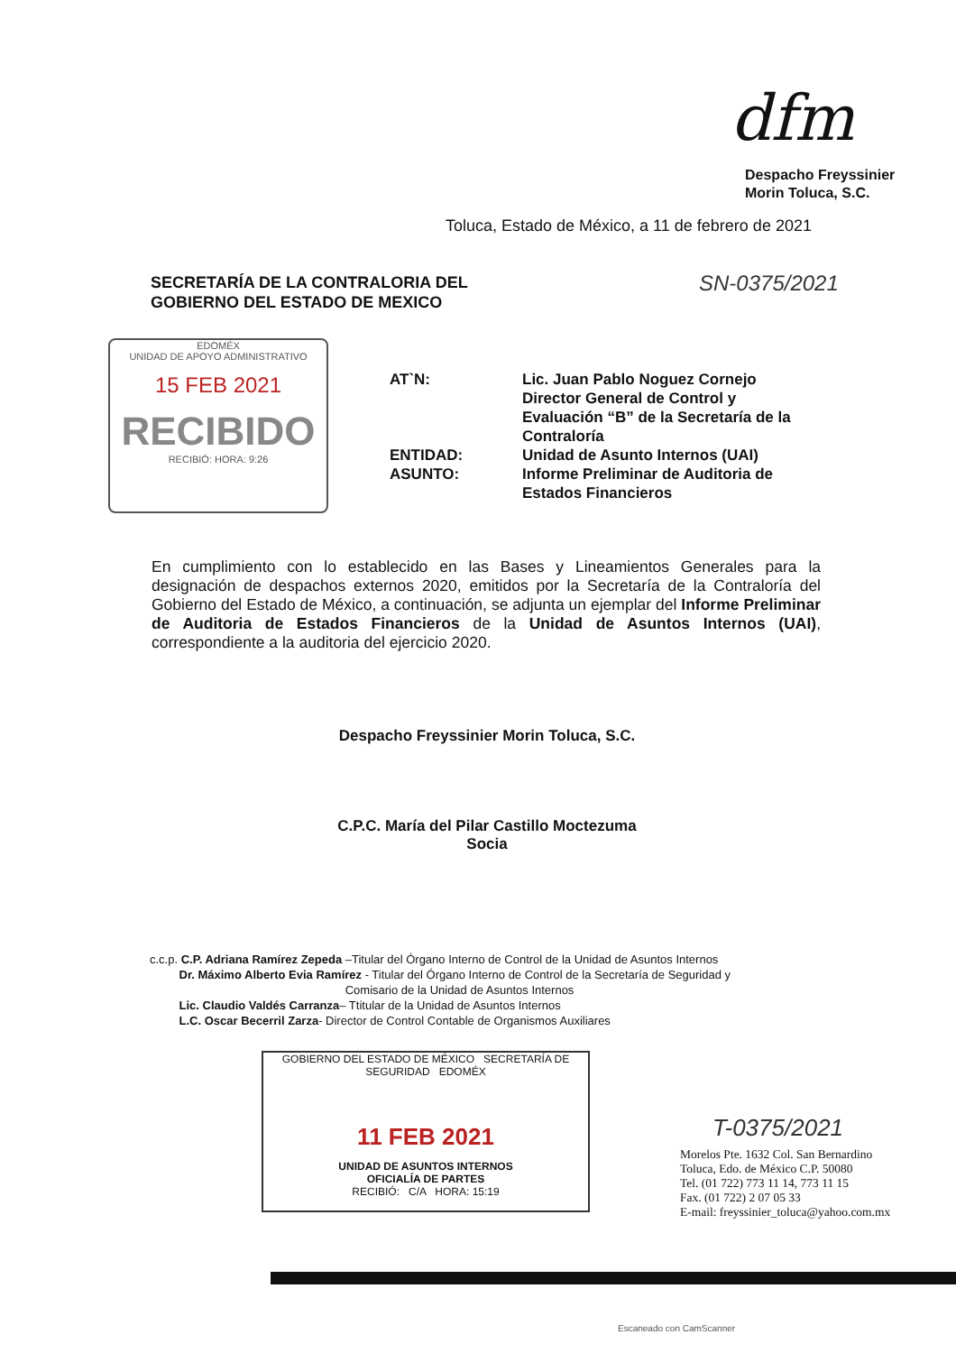dfm
Despacho Freyssinier
Morin Toluca, S.C.
Toluca, Estado de México, a 11 de febrero de 2021
SECRETARÍA DE LA CONTRALORIA DEL
GOBIERNO DEL ESTADO DE MEXICO
SN-0375/2021
EDOMÉX
UNIDAD DE APOYO ADMINISTRATIVO
15 FEB 2021
RECIBIDO
RECIBIÓ: HORA: 9:26
AT`N:
Lic. Juan Pablo Noguez Cornejo
Director General de Control y Evaluación “B” de la Secretaría de la Contraloría
ENTIDAD:
Unidad de Asunto Internos (UAI)
ASUNTO:
Informe Preliminar de Auditoria de Estados Financieros
En cumplimiento con lo establecido en las Bases y Lineamientos Generales para la designación de despachos externos 2020, emitidos por la Secretaría de la Contraloría del Gobierno del Estado de México, a continuación, se adjunta un ejemplar del Informe Preliminar de Auditoria de Estados Financieros de la Unidad de Asuntos Internos (UAI), correspondiente a la auditoria del ejercicio 2020.
Despacho Freyssinier Morin Toluca, S.C.
C.P.C. María del Pilar Castillo Moctezuma
Socia
c.c.p. C.P. Adriana Ramírez Zepeda –Titular del Órgano Interno de Control de la Unidad de Asuntos Internos
Dr. Máximo Alberto Evia Ramírez - Titular del Órgano Interno de Control de la Secretaría de Seguridad y
Comisario de la Unidad de Asuntos Internos
Lic. Claudio Valdés Carranza– Ttitular de la Unidad de Asuntos Internos
L.C. Oscar Becerril Zarza- Director de Control Contable de Organismos Auxiliares
GOBIERNO DEL ESTADO DE MÉXICO SECRETARÍA DE SEGURIDAD EDOMÉX
11 FEB 2021
UNIDAD DE ASUNTOS INTERNOS
OFICIALÍA DE PARTES
RECIBIÓ: C/A HORA: 15:19
T-0375/2021
Morelos Pte. 1632 Col. San Bernardino
Toluca, Edo. de México C.P. 50080
Tel. (01 722) 773 11 14, 773 11 15
Fax. (01 722) 2 07 05 33
E-mail: freyssinier_toluca@yahoo.com.mx
Escaneado con CamScanner